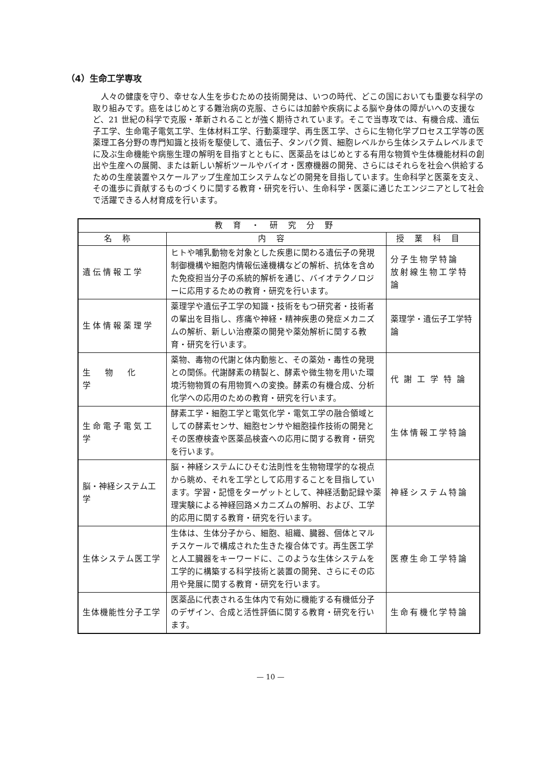（4）生命工学専攻
人々の健康を守り、幸せな人生を歩むための技術開発は、いつの時代、どこの国においても重要な科学の取り組みです。癌をはじめとする難治病の克服、さらには加齢や疾病による脳や身体の障がいへの支援など、21 世紀の科学で克服・革新されることが強く期待されています。そこで当専攻では、有機合成、遺伝子工学、生命電子電気工学、生体材料工学、行動薬理学、再生医工学、さらに生物化学プロセス工学等の医薬理工各分野の専門知識と技術を駆使して、遺伝子、タンパク質、細胞レベルから生体システムレベルまでに及ぶ生命機能や病態生理の解明を目指すとともに、医薬品をはじめとする有用な物質や生体機能材料の創出や生産への展開、または新しい解析ツールやバイオ・医療機器の開発、さらにはそれらを社会へ供給するための生産装置やスケールアップ生産加工システムなどの開発を目指しています。生命科学と医薬を支え、その進歩に貢献するものづくりに関する教育・研究を行い、生命科学・医薬に通じたエンジニアとして社会で活躍できる人材育成を行います。
| 教育・研究分野 | | |
| --- | --- | --- |
| 名称 | 内容 | 授業科目 |
| 遺伝情報工学 | ヒトや哺乳動物を対象とした疾患に関わる遺伝子の発現制御機構や細胞内情報伝達機構などの解析、抗体を含めた免疫担当分子の系統的解析を通じ、バイオテクノロジーに応用するための教育・研究を行います。 | 分子生物学特論 放射線生物工学特論 |
| 生体情報薬理学 | 薬理学や遺伝子工学の知識・技術をもつ研究者・技術者の輩出を目指し、疼痛や神経・精神疾患の発症メカニズムの解析、新しい治療薬の開発や薬効解析に関する教育・研究を行います。 | 薬理学・遺伝子工学特論 |
| 生物化学 | 薬物、毒物の代謝と体内動態と、その薬効・毒性の発現との関係。代謝酵素の精製と、酵素や微生物を用いた環境汚物物質の有用物質への変換。酵素の有機合成、分析化学への応用のための教育・研究を行います。 | 代謝工学特論 |
| 生命電子電気工学 | 酵素工学・細胞工学と電気化学・電気工学の融合領域としての酵素センサ、細胞センサや細胞操作技術の開発とその医療検査や医薬品検査への応用に関する教育・研究を行います。 | 生体情報工学特論 |
| 脳・神経システム工学 | 脳・神経システムにひそむ法則性を生物物理学的な視点から眺め、それを工学として応用することを目指しています。学習・記憶をターゲットとして、神経活動記録や薬理実験による神経回路メカニズムの解明、および、工学的応用に関する教育・研究を行います。 | 神経システム特論 |
| 生体システム医工学 | 生体は、生体分子から、細胞、組織、臓器、個体とマルチスケールで構成された生きた複合体です。再生医工学と人工臓器をキーワードに、このような生体システムを工学的に構築する科学技術と装置の開発、さらにその応用や発展に関する教育・研究を行います。 | 医療生命工学特論 |
| 生体機能性分子工学 | 医薬品に代表される生体内で有効に機能する有機低分子のデザイン、合成と活性評価に関する教育・研究を行います。 | 生命有機化学特論 |
— 10 —